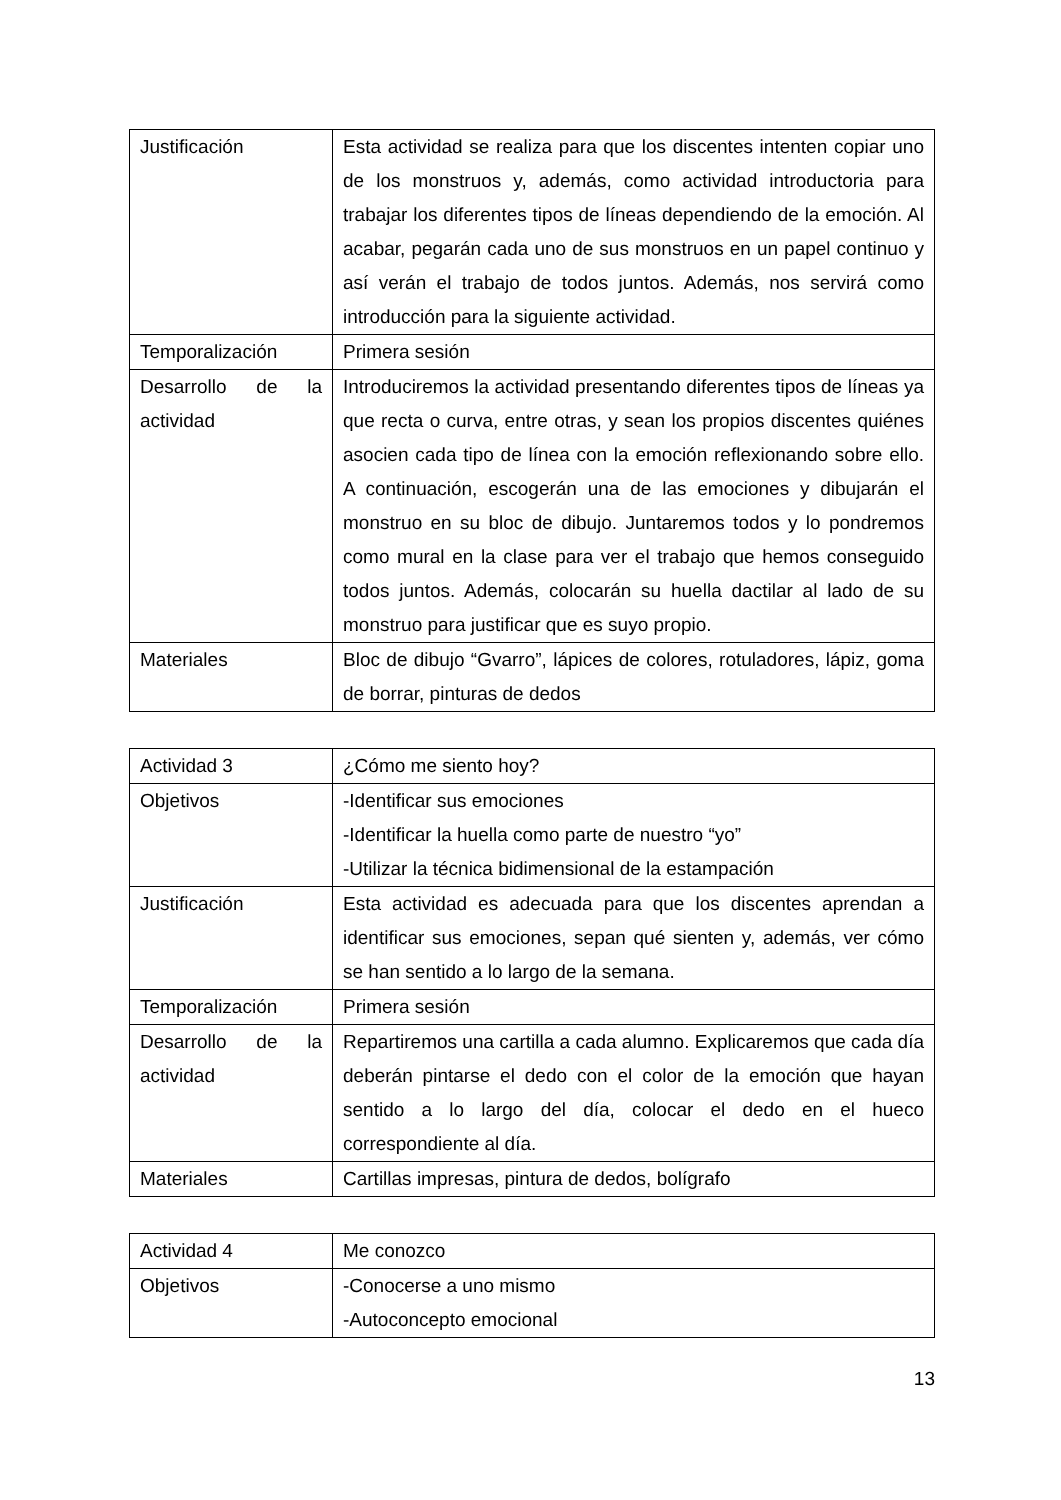| Justificación | Esta actividad se realiza para que los discentes intenten copiar uno de los monstruos y, además, como actividad introductoria para trabajar los diferentes tipos de líneas dependiendo de la emoción. Al acabar, pegarán cada uno de sus monstruos en un papel continuo y así verán el trabajo de todos juntos. Además, nos servirá como introducción para la siguiente actividad. |
| Temporalización | Primera sesión |
| Desarrollo de la actividad | Introduciremos la actividad presentando diferentes tipos de líneas ya que recta o curva, entre otras, y sean los propios discentes quiénes asocien cada tipo de línea con la emoción reflexionando sobre ello. A continuación, escogerán una de las emociones y dibujarán el monstruo en su bloc de dibujo. Juntaremos todos y lo pondremos como mural en la clase para ver el trabajo que hemos conseguido todos juntos. Además, colocarán su huella dactilar al lado de su monstruo para justificar que es suyo propio. |
| Materiales | Bloc de dibujo “Gvarro”, lápices de colores, rotuladores, lápiz, goma de borrar, pinturas de dedos |
| Actividad 3 | ¿Cómo me siento hoy? |
| Objetivos | -Identificar sus emociones -Identificar la huella como parte de nuestro “yo” -Utilizar la técnica bidimensional de la estampación |
| Justificación | Esta actividad es adecuada para que los discentes aprendan a identificar sus emociones, sepan qué sienten y, además, ver cómo se han sentido a lo largo de la semana. |
| Temporalización | Primera sesión |
| Desarrollo de la actividad | Repartiremos una cartilla a cada alumno. Explicaremos que cada día deberán pintarse el dedo con el color de la emoción que hayan sentido a lo largo del día, colocar el dedo en el hueco correspondiente al día. |
| Materiales | Cartillas impresas, pintura de dedos, bolígrafo |
| Actividad 4 | Me conozco |
| Objetivos | -Conocerse a uno mismo -Autoconcepto emocional |
13